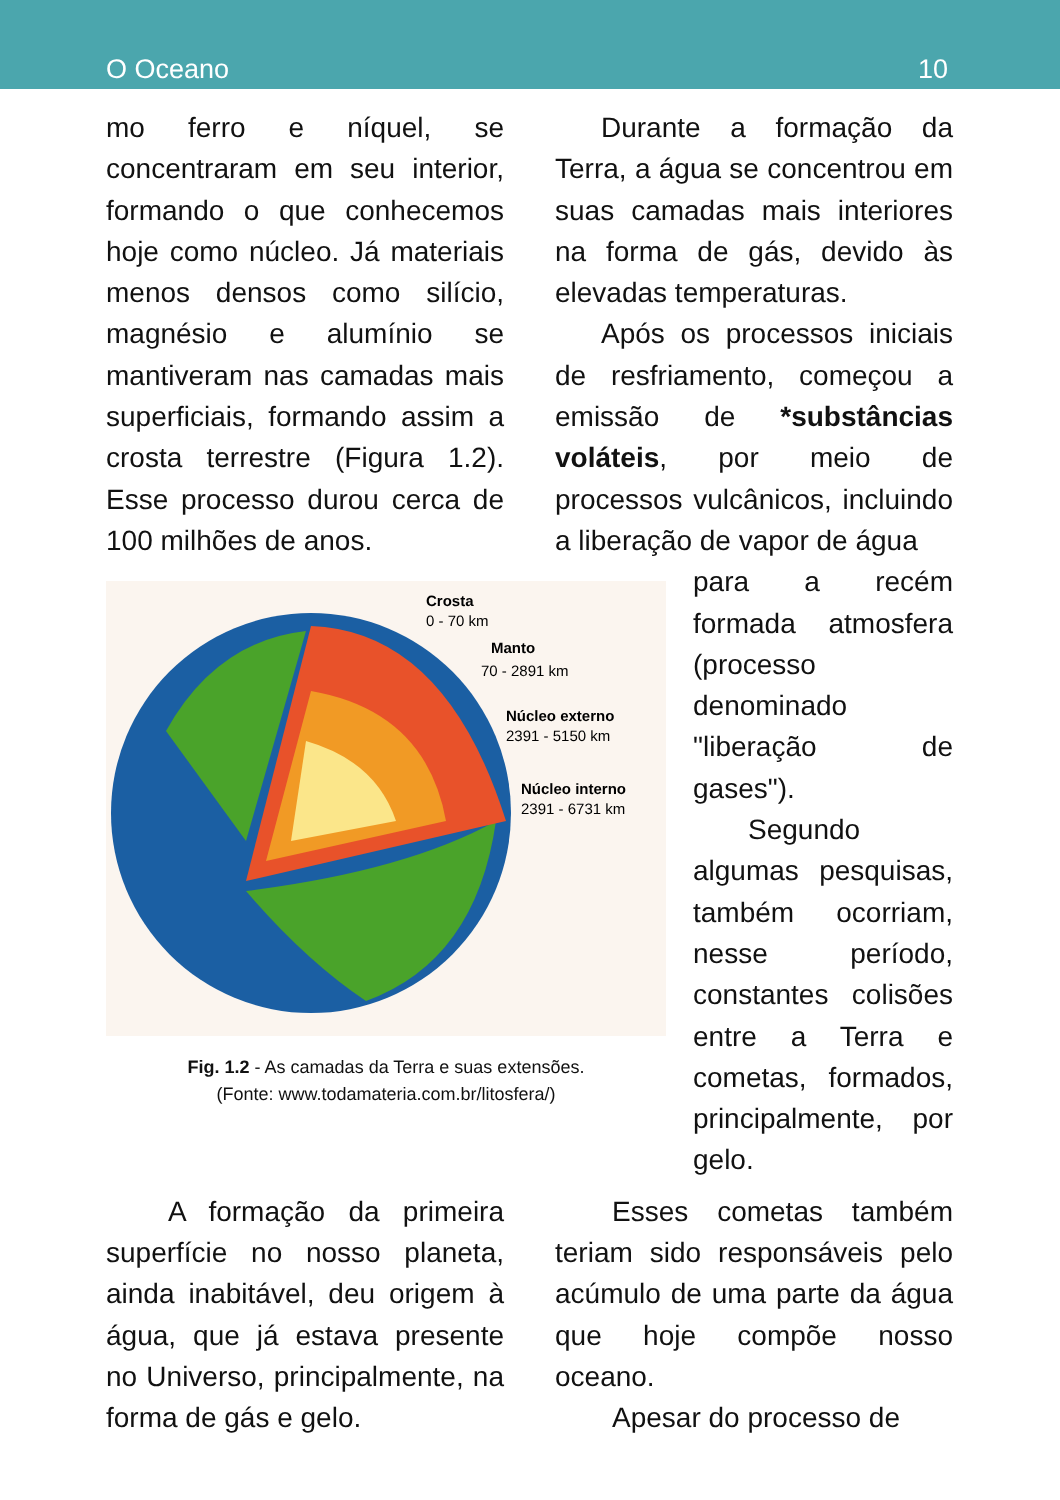O Oceano 10
mo ferro e níquel, se concentraram em seu interior, formando o que conhecemos hoje como núcleo. Já materiais menos densos como silício, magnésio e alumínio se mantiveram nas camadas mais superficiais, formando assim a crosta terrestre (Figura 1.2). Esse processo durou cerca de 100 milhões de anos.
Durante a formação da Terra, a água se concentrou em suas camadas mais interiores na forma de gás, devido às elevadas temperaturas.
Após os processos iniciais de resfriamento, começou a emissão de *substâncias voláteis, por meio de processos vulcânicos, incluindo a liberação de vapor de água
Crosta
0 - 70 km
Manto
70 - 2891 km
Núcleo externo
2391 - 5150 km
Núcleo interno
2391 - 6731 km
Fig. 1.2 - As camadas da Terra e suas extensões.
(Fonte: www.todamateria.com.br/litosfera/)
para a recém formada atmosfera (processo denominado "liberação de gases").
Segundo algumas pesquisas, também ocorriam, nesse período, constantes colisões entre a Terra e cometas, formados, principalmente, por gelo.
A formação da primeira superfície no nosso planeta, ainda inabitável, deu origem à água, que já estava presente no Universo, principalmente, na forma de gás e gelo.
Esses cometas também teriam sido responsáveis pelo acúmulo de uma parte da água que hoje compõe nosso oceano.
Apesar do processo de